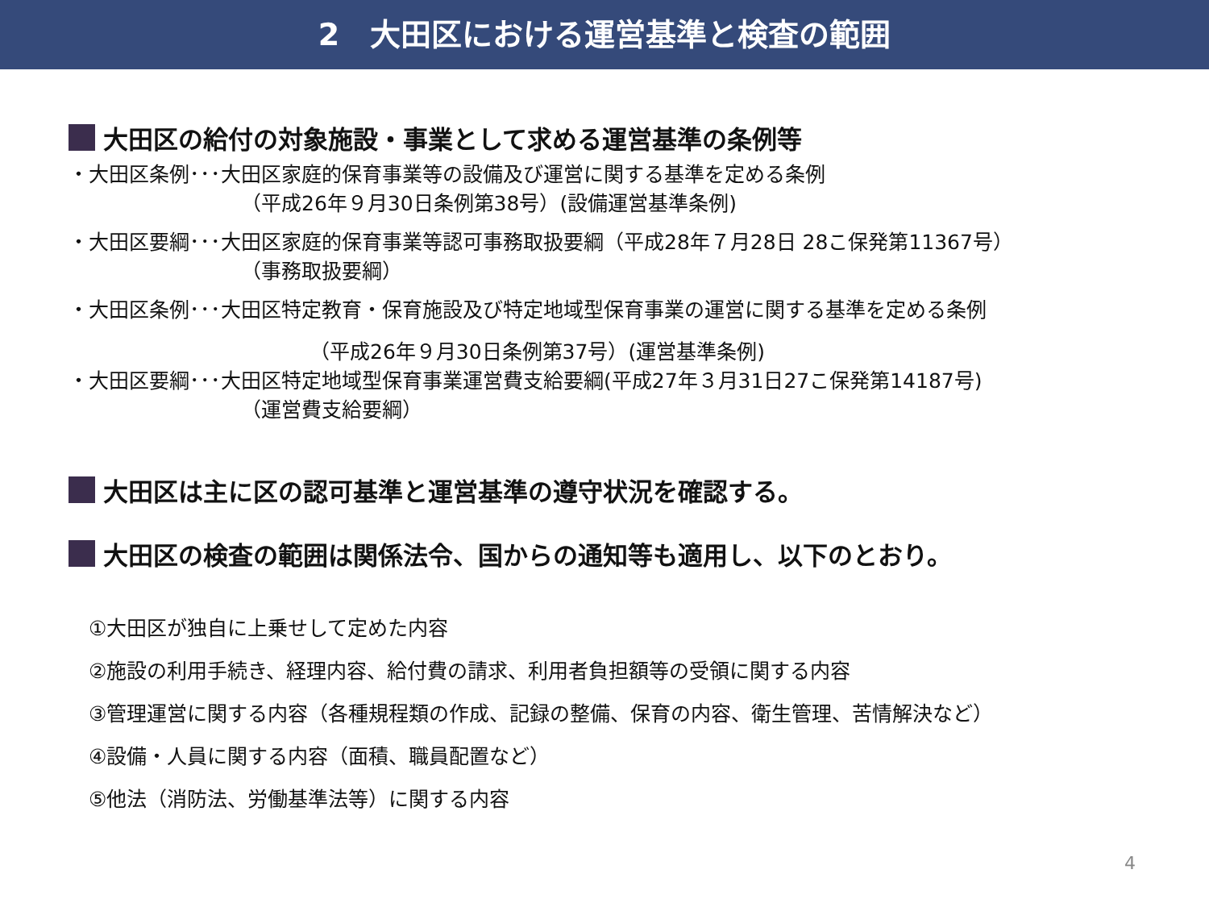2　大田区における運営基準と検査の範囲
大田区の給付の対象施設・事業として求める運営基準の条例等
・大田区条例･･･大田区家庭的保育事業等の設備及び運営に関する基準を定める条例
（平成26年９月30日条例第38号）(設備運営基準条例)
・大田区要綱･･･大田区家庭的保育事業等認可事務取扱要綱（平成28年７月28日 28こ保発第11367号）
（事務取扱要綱）
・大田区条例･･･大田区特定教育・保育施設及び特定地域型保育事業の運営に関する基準を定める条例
（平成26年９月30日条例第37号）(運営基準条例)
・大田区要綱･･･大田区特定地域型保育事業運営費支給要綱(平成27年３月31日27こ保発第14187号)
（運営費支給要綱）
大田区は主に区の認可基準と運営基準の遵守状況を確認する。
大田区の検査の範囲は関係法令、国からの通知等も適用し、以下のとおり。
①大田区が独自に上乗せして定めた内容
②施設の利用手続き、経理内容、給付費の請求、利用者負担額等の受領に関する内容
③管理運営に関する内容（各種規程類の作成、記録の整備、保育の内容、衛生管理、苦情解決など）
④設備・人員に関する内容（面積、職員配置など）
⑤他法（消防法、労働基準法等）に関する内容
4